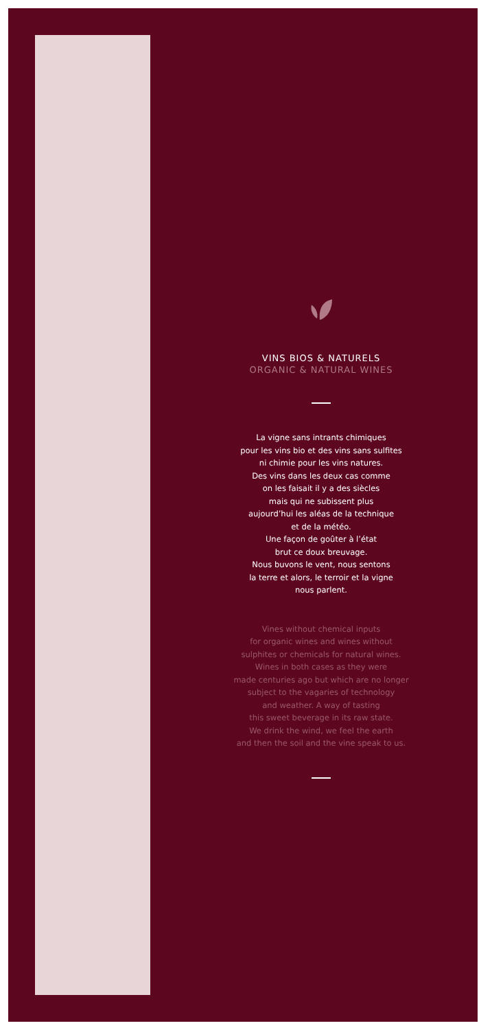VINS BIOS & NATURELS
ORGANIC & NATURAL WINES
La vigne sans intrants chimiques
pour les vins bio et des vins sans sulfites
ni chimie pour les vins natures.
Des vins dans les deux cas comme
on les faisait il y a des siècles
mais qui ne subissent plus
aujourd’hui les aléas de la technique
et de la météo.
Une façon de goûter à l’état
brut ce doux breuvage.
Nous buvons le vent, nous sentons
la terre et alors, le terroir et la vigne
nous parlent.
Vines without chemical inputs
for organic wines and wines without
sulphites or chemicals for natural wines.
Wines in both cases as they were
made centuries ago but which are no longer
subject to the vagaries of technology
and weather. A way of tasting
this sweet beverage in its raw state.
We drink the wind, we feel the earth
and then the soil and the vine speak to us.